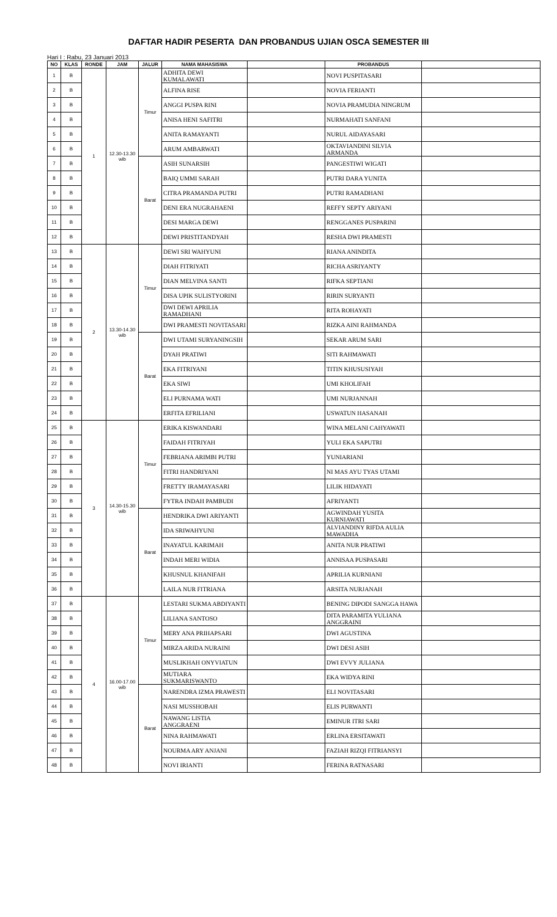DAFTAR HADIR PESERTA DAN PROBANDUS UJIAN OSCA SEMESTER III
Hari I : Rabu, 23 Januari 2013
| NO | KLAS | RONDE | JAM | JALUR | NAMA MAHASISWA | | PROBANDUS | |
| --- | --- | --- | --- | --- | --- | --- | --- | --- |
| 1 | B | 1 | 12.30-13.30 wib | Timur | ADHITA DEWI KUMALAWATI | | NOVI PUSPITASARI | |
| 2 | B | | | | ALFINA RISE | | NOVIA FERIANTI | |
| 3 | B | | | | ANGGI PUSPA RINI | | NOVIA PRAMUDIA NINGRUM | |
| 4 | B | | | | ANISA HENI SAFITRI | | NURMAHATI SANFANI | |
| 5 | B | | | | ANITA RAMAYANTI | | NURUL AIDAYASARI | |
| 6 | B | | | | ARUM AMBARWATI | | OKTAVIANDINI SILVIA ARMANDA | |
| 7 | B | | | Barat | ASIH SUNARSIH | | PANGESTIWI WIGATI | |
| 8 | B | | | | BAIQ UMMI SARAH | | PUTRI DARA YUNITA | |
| 9 | B | | | | CITRA PRAMANDA PUTRI | | PUTRI RAMADHANI | |
| 10 | B | | | | DENI ERA NUGRAHAENI | | REFFY SEPTY ARIYANI | |
| 11 | B | | | | DESI MARGA DEWI | | RENGGANES PUSPARINI | |
| 12 | B | | | | DEWI PRISTITANDYAH | | RESHA DWI PRAMESTI | |
| 13 | B | 2 | 13.30-14.30 wib | Timur | DEWI SRI WAHYUNI | | RIANA ANINDITA | |
| 14 | B | | | | DIAH FITRIYATI | | RICHA ASRIYANTY | |
| 15 | B | | | | DIAN MELVINA SANTI | | RIFKA SEPTIANI | |
| 16 | B | | | | DISA UPIK SULISTYORINI | | RIRIN SURYANTI | |
| 17 | B | | | | DWI DEWI APRILIA RAMADHANI | | RITA ROHAYATI | |
| 18 | B | | | | DWI PRAMESTI NOVITASARI | | RIZKA AINI RAHMANDA | |
| 19 | B | | | Barat | DWI UTAMI SURYANINGSIH | | SEKAR ARUM SARI | |
| 20 | B | | | | DYAH PRATIWI | | SITI RAHMAWATI | |
| 21 | B | | | | EKA FITRIYANI | | TITIN KHUSUSIYAH | |
| 22 | B | | | | EKA SIWI | | UMI KHOLIFAH | |
| 23 | B | | | | ELI PURNAMA WATI | | UMI NURJANNAH | |
| 24 | B | | | | ERFITA EFRILIANI | | USWATUN HASANAH | |
| 25 | B | 3 | 14.30-15.30 wib | Timur | ERIKA KISWANDARI | | WINA MELANI CAHYAWATI | |
| 26 | B | | | | FAIDAH FITRIYAH | | YULI EKA SAPUTRI | |
| 27 | B | | | | FEBRIANA ARIMBI PUTRI | | YUNIARIANI | |
| 28 | B | | | | FITRI HANDRIYANI | | NI MAS AYU TYAS UTAMI | |
| 29 | B | | | | FRETTY IRAMAYASARI | | LILIK HIDAYATI | |
| 30 | B | | | | FYTRA INDAH PAMBUDI | | AFRIYANTI | |
| 31 | B | | | Barat | HENDRIKA DWI ARIYANTI | | AGWINDAH YUSITA KURNIAWATI | |
| 32 | B | | | | IDA SRIWAHYUNI | | ALVIANDINY RIFDA AULIA MAWADHA | |
| 33 | B | | | | INAYATUL KARIMAH | | ANITA NUR PRATIWI | |
| 34 | B | | | | INDAH MERI WIDIA | | ANNISAA PUSPASARI | |
| 35 | B | | | | KHUSNUL KHANIFAH | | APRILIA KURNIANI | |
| 36 | B | | | | LAILA NUR FITRIANA | | ARSITA NURJANAH | |
| 37 | B | 4 | 16.00-17.00 wib | Timur | LESTARI SUKMA ABDIYANTI | | BENING DIPODI SANGGA HAWA | |
| 38 | B | | | | LILIANA SANTOSO | | DITA PARAMITA YULIANA ANGGRAINI | |
| 39 | B | | | | MERY ANA PRIHAPSARI | | DWI AGUSTINA | |
| 40 | B | | | | MIRZA ARIDA NURAINI | | DWI DESI ASIH | |
| 41 | B | | | | MUSLIKHAH ONYVIATUN | | DWI EVVY JULIANA | |
| 42 | B | | | | MUTIARA SUKMARISWANTO | | EKA WIDYA RINI | |
| 43 | B | | | Barat | NARENDRA IZMA PRAWESTI | | ELI NOVITASARI | |
| 44 | B | | | | NASI MUSSHOBAH | | ELIS PURWANTI | |
| 45 | B | | | | NAWANG LISTIA ANGGRAENI | | EMINUR ITRI SARI | |
| 46 | B | | | | NINA RAHMAWATI | | ERLINA ERSITAWATI | |
| 47 | B | | | | NOURMA ARY ANJANI | | FAZIAH RIZQI FITRIANSYI | |
| 48 | B | | | | NOVI IRIANTI | | FERINA RATNASARI | |